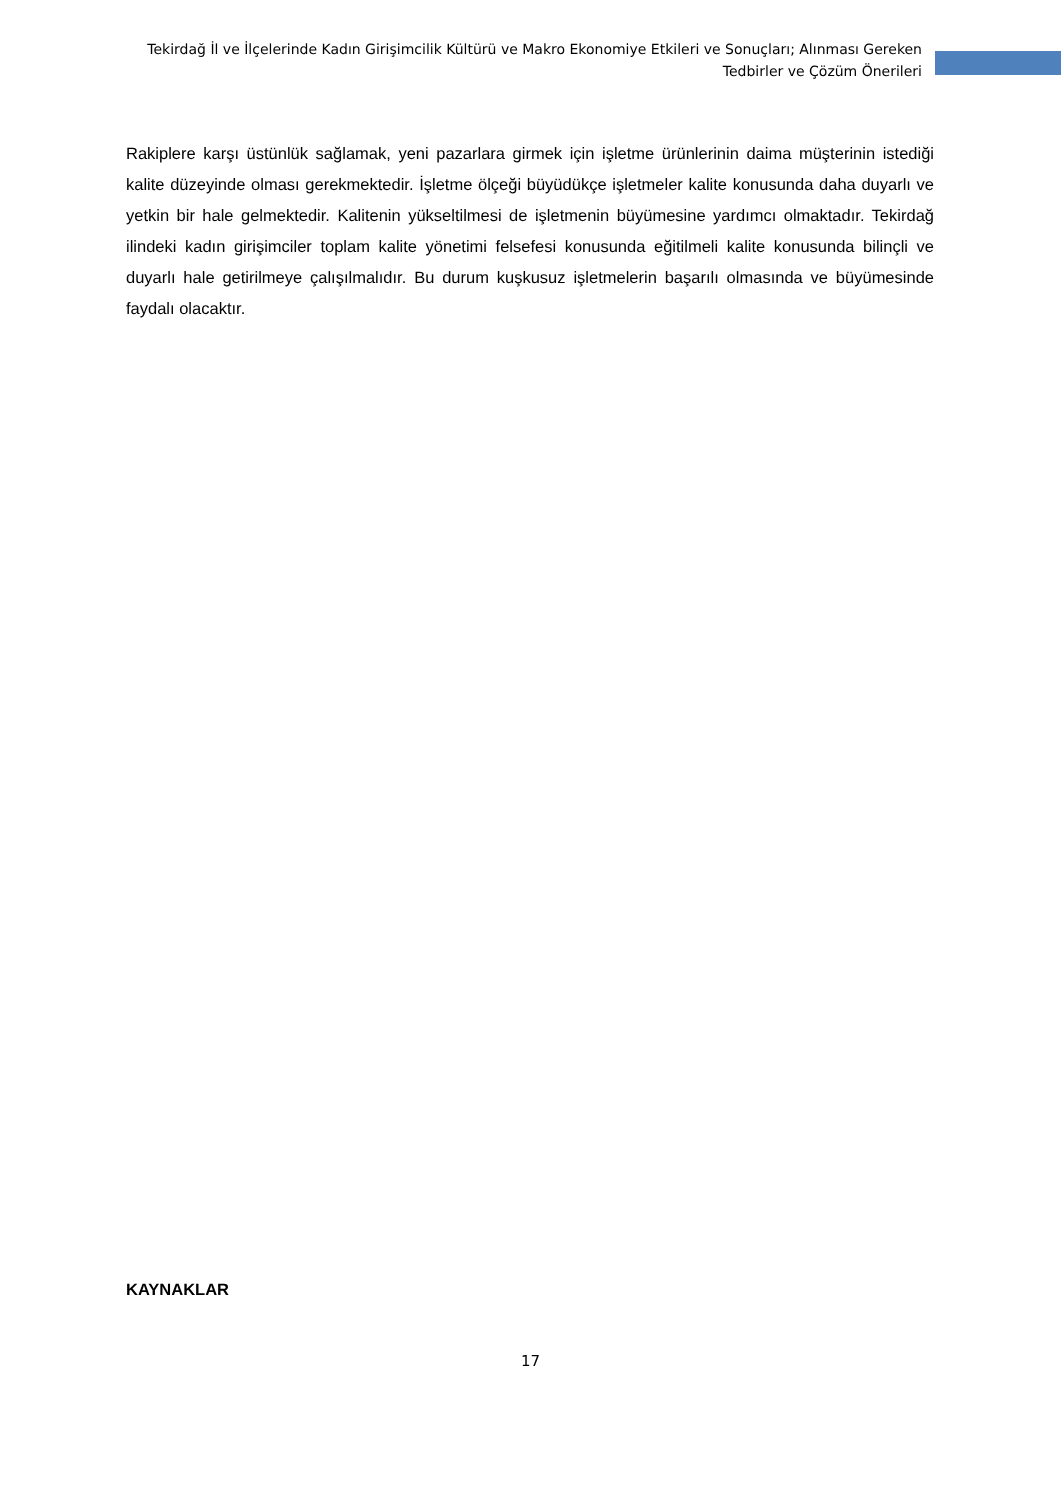Tekirdağ İl ve İlçelerinde Kadın Girişimcilik Kültürü ve Makro Ekonomiye Etkileri ve Sonuçları; Alınması Gereken Tedbirler ve Çözüm Önerileri
Rakiplere karşı üstünlük sağlamak, yeni pazarlara girmek için işletme ürünlerinin daima müşterinin istediği kalite düzeyinde olması gerekmektedir. İşletme ölçeği büyüdükçe işletmeler kalite konusunda daha duyarlı ve yetkin bir hale gelmektedir. Kalitenin yükseltilmesi de işletmenin büyümesine yardımcı olmaktadır. Tekirdağ ilindeki kadın girişimciler toplam kalite yönetimi felsefesi konusunda eğitilmeli kalite konusunda bilinçli ve duyarlı hale getirilmeye çalışılmalıdır. Bu durum kuşkusuz işletmelerin başarılı olmasında ve büyümesinde faydalı olacaktır.
KAYNAKLAR
17